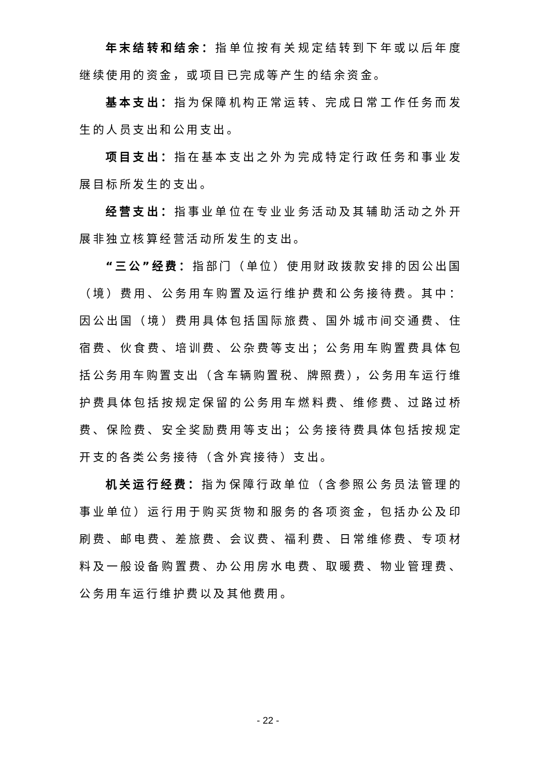年末结转和结余：指单位按有关规定结转到下年或以后年度继续使用的资金，或项目已完成等产生的结余资金。
基本支出：指为保障机构正常运转、完成日常工作任务而发生的人员支出和公用支出。
项目支出：指在基本支出之外为完成特定行政任务和事业发展目标所发生的支出。
经营支出：指事业单位在专业业务活动及其辅助活动之外开展非独立核算经营活动所发生的支出。
“三公”经费：指部门（单位）使用财政拨款安排的因公出国（境）费用、公务用车购置及运行维护费和公务接待费。其中：因公出国（境）费用具体包括国际旅费、国外城市间交通费、住宿费、伙食费、培训费、公杂费等支出；公务用车购置费具体包括公务用车购置支出（含车辆购置税、牌照费），公务用车运行维护费具体包括按规定保留的公务用车燃料费、维修费、过路过桥费、保险费、安全奖励费用等支出；公务接待费具体包括按规定开支的各类公务接待（含外宾接待）支出。
机关运行经费：指为保障行政单位（含参照公务员法管理的事业单位）运行用于购买货物和服务的各项资金，包括办公及印刷费、邮电费、差旅费、会议费、福利费、日常维修费、专项材料及一般设备购置费、办公用房水电费、取暖费、物业管理费、公务用车运行维护费以及其他费用。
- 22 -